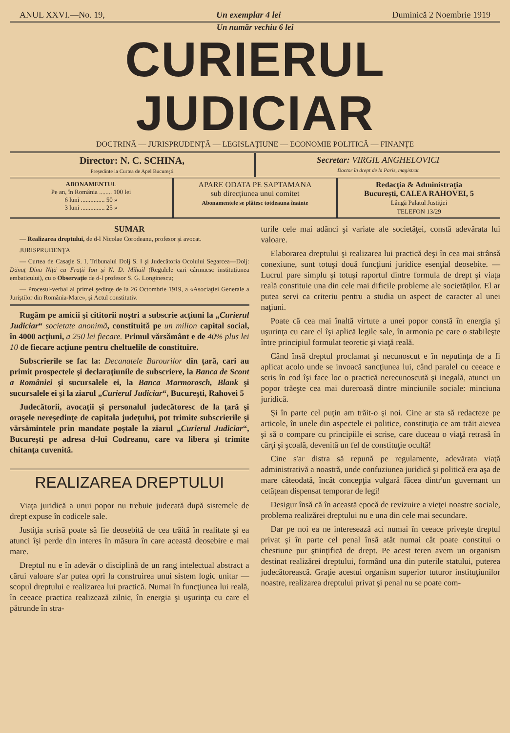ANUL XXVI.—No. 19, Un exemplar 4 lei Duminică 2 Noembrie 1919
Un număr vechiu 6 lei
CURIERUL JUDICIAR
DOCTRINĂ — JURISPRUDENŢĂ — LEGISLAŢIUNE — ECONOMIE POLITICĂ — FINANŢE
Director: N. C. SCHINA,
Preşedinte la Curtea de Apel Bucureşti
Secretar: VIRGIL ANGHELOVICI
Doctor în drept de la Paris, magistrat
ABONAMENTUL
Pe an, în România ........ 100 lei
6 luni ............... 50 »
3 luni ............... 25 »
APARE ODATA PE SAPTAMANA
sub direcţiunea unui comitet
Abonamentele se plătesc totdeauna înainte
Redacţia & Administraţia
Bucureşti, CALEA RAHOVEI, 5
Lângă Palatul Justiţiei
TELEFON 13/29
SUMAR
— Realizarea dreptului, de d-l Nicolae Corodeanu, profesor şi avocat.
JURISPRUDENŢA
— Curtea de Casaţie S. I, Tribunalul Dolj S. I şi Judecătoria Ocolului Segarcea—Dolj: Dănuţ Dinu Niţă cu Fraţii Ion şi N. D. Mihail (Regulele cari cârmuesc instituţiunea embaticului), cu o Observaţie de d-l profesor S. G. Longinescu;
— Procesul-verbal al primei şedinţe de la 26 Octombrie 1919, a «Asociaţiei Generale a Juriştilor din România-Mare», şi Actul constitutiv.
Rugăm pe amicii şi cititorii noştri a subscrie acţiuni la „Curierul Judiciar“ societate anonimă, constituită pe un milion capital social, în 4000 acţiuni, a 250 lei fiecare. Primul vărsământ e de 40% plus lei 10 de fiecare acţiune pentru cheltuelile de constituire.
Subscrierile se fac la: Decanatele Barourilor din ţară, cari au primit prospectele şi declaraţiunile de subscriere, la Banca de Scont a României şi sucursalele ei, la Banca Marmorosch, Blank şi sucursalele ei şi la ziarul „Curierul Judiciar“, Bucureşti, Rahovei 5
Judecătorii, avocaţii şi personalul judecătoresc de la ţară şi oraşele nereşedinţe de capitala judeţului, pot trimite subscrierile şi vărsămintele prin mandate poştale la ziarul „Curierul Judiciar“, Bucureşti pe adresa d-lui Codreanu, care va libera şi trimite chitanţa cuvenită.
REALIZAREA DREPTULUI
Viaţa juridică a unui popor nu trebuie judecată după sistemele de drept expuse în codicele sale.
Justiţia scrisă poate să fie deosebită de cea trăită în realitate şi ea atunci îşi perde din interes în măsura în care această deosebire e mai mare.
Dreptul nu e în adevăr o disciplină de un rang intelectual abstract a cărui valoare s'ar putea opri la construirea unui sistem logic unitar — scopul dreptului e realizarea lui practică. Numai în funcţiunea lui reală, în ceeace practica realizează zilnic, în energia şi uşurinţa cu care el pătrunde în stra-
turile cele mai adânci şi variate ale societăţei, constă adevărata lui valoare.
Elaborarea dreptului şi realizarea lui practică deşi în cea mai strânsă conexiune, sunt totuşi două funcţiuni juridice esenţial deosebite. — Lucrul pare simplu şi totuşi raportul dintre formula de drept şi viaţa reală constituie una din cele mai dificile probleme ale societăţilor. El ar putea servi ca criteriu pentru a studia un aspect de caracter al unei naţiuni.
Poate că cea mai înaltă virtute a unei popor constă în energia şi uşurinţa cu care el îşi aplică legile sale, în armonia pe care o stabileşte între principiul formulat teoretic şi viaţă reală.
Când însă dreptul proclamat şi necunoscut e în neputinţa de a fi aplicat acolo unde se invoacă sancţiunea lui, când paralel cu ceeace e scris în cod îşi face loc o practică nerecunoscută şi inegală, atunci un popor trăeşte cea mai dureroasă dintre minciunile sociale: minciuna juridică.
Şi în parte cel puţin am trăit-o şi noi. Cine ar sta să redacteze pe articole, în unele din aspectele ei politice, constituţia ce am trăit aievea şi să o compare cu principiile ei scrise, care duceau o viaţă retrasă în cărţi şi şcoală, devenită un fel de constituţie ocultă!
Cine s'ar distra să repună pe regulamente, adevărata viaţă administrativă a noastră, unde confuziunea juridică şi politică era aşa de mare câteodată, încât concepţia vulgară făcea dintr'un guvernant un cetăţean dispensat temporar de legi!
Desigur însă că în această epocă de revizuire a vieţei noastre sociale, problema realizărei dreptului nu e una din cele mai secundare.
Dar pe noi ea ne interesează aci numai în ceeace priveşte dreptul privat şi în parte cel penal însă atât numai cât poate constitui o chestiune pur ştiinţifică de drept. Pe acest teren avem un organism destinat realizărei dreptului, formând una din puterile statului, puterea judecătorească. Graţie acestui organism superior tuturor instituţiunilor noastre, realizarea dreptului privat şi penal nu se poate com-